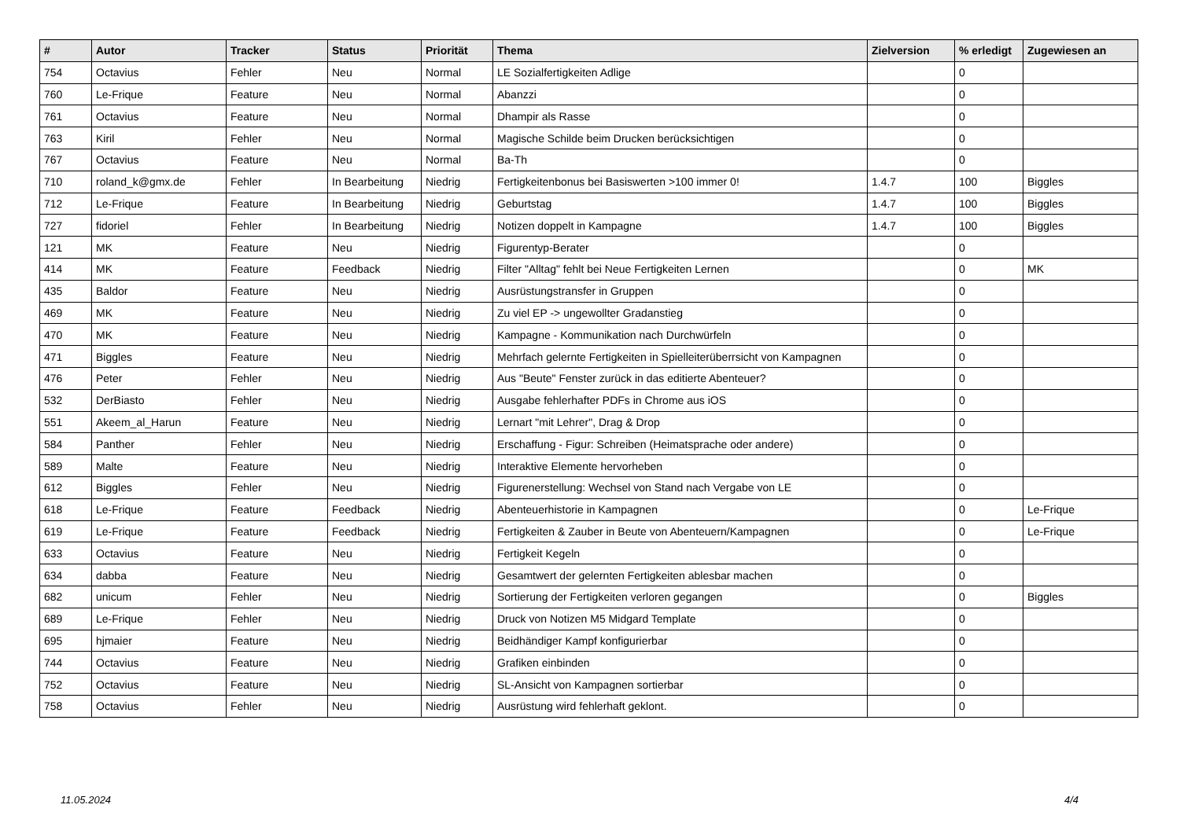| # | Autor | Tracker | Status | Priorität | Thema | Zielversion | % erledigt | Zugewiesen an |
| --- | --- | --- | --- | --- | --- | --- | --- | --- |
| 754 | Octavius | Fehler | Neu | Normal | LE Sozialfertigkeiten Adlige | | 0 | |
| 760 | Le-Frique | Feature | Neu | Normal | Abanzzi | | 0 | |
| 761 | Octavius | Feature | Neu | Normal | Dhampir als Rasse | | 0 | |
| 763 | Kiril | Fehler | Neu | Normal | Magische Schilde beim Drucken berücksichtigen | | 0 | |
| 767 | Octavius | Feature | Neu | Normal | Ba-Th | | 0 | |
| 710 | roland_k@gmx.de | Fehler | In Bearbeitung | Niedrig | Fertigkeitenbonus bei Basiswerten >100 immer 0! | 1.4.7 | 100 | Biggles |
| 712 | Le-Frique | Feature | In Bearbeitung | Niedrig | Geburtstag | 1.4.7 | 100 | Biggles |
| 727 | fidoriel | Fehler | In Bearbeitung | Niedrig | Notizen doppelt in Kampagne | 1.4.7 | 100 | Biggles |
| 121 | MK | Feature | Neu | Niedrig | Figurentyp-Berater | | 0 | |
| 414 | MK | Feature | Feedback | Niedrig | Filter "Alltag" fehlt bei Neue Fertigkeiten Lernen | | 0 | MK |
| 435 | Baldor | Feature | Neu | Niedrig | Ausrüstungstransfer in Gruppen | | 0 | |
| 469 | MK | Feature | Neu | Niedrig | Zu viel EP -> ungewollter Gradanstieg | | 0 | |
| 470 | MK | Feature | Neu | Niedrig | Kampagne - Kommunikation nach Durchwürfeln | | 0 | |
| 471 | Biggles | Feature | Neu | Niedrig | Mehrfach gelernte Fertigkeiten in Spielleiterüberrsicht von Kampagnen | | 0 | |
| 476 | Peter | Fehler | Neu | Niedrig | Aus "Beute" Fenster zurück in das editierte Abenteuer? | | 0 | |
| 532 | DerBiasto | Fehler | Neu | Niedrig | Ausgabe fehlerhafter PDFs in Chrome aus iOS | | 0 | |
| 551 | Akeem_al_Harun | Feature | Neu | Niedrig | Lernart "mit Lehrer", Drag & Drop | | 0 | |
| 584 | Panther | Fehler | Neu | Niedrig | Erschaffung - Figur: Schreiben (Heimatsprache oder andere) | | 0 | |
| 589 | Malte | Feature | Neu | Niedrig | Interaktive Elemente hervorheben | | 0 | |
| 612 | Biggles | Fehler | Neu | Niedrig | Figurenerstellung: Wechsel von Stand nach Vergabe von LE | | 0 | |
| 618 | Le-Frique | Feature | Feedback | Niedrig | Abenteuerhistorie in Kampagnen | | 0 | Le-Frique |
| 619 | Le-Frique | Feature | Feedback | Niedrig | Fertigkeiten & Zauber in Beute von Abenteuern/Kampagnen | | 0 | Le-Frique |
| 633 | Octavius | Feature | Neu | Niedrig | Fertigkeit Kegeln | | 0 | |
| 634 | dabba | Feature | Neu | Niedrig | Gesamtwert der gelernten Fertigkeiten ablesbar machen | | 0 | |
| 682 | unicum | Fehler | Neu | Niedrig | Sortierung der Fertigkeiten verloren gegangen | | 0 | Biggles |
| 689 | Le-Frique | Fehler | Neu | Niedrig | Druck von Notizen M5 Midgard Template | | 0 | |
| 695 | hjmaier | Feature | Neu | Niedrig | Beidhändiger Kampf konfigurierbar | | 0 | |
| 744 | Octavius | Feature | Neu | Niedrig | Grafiken einbinden | | 0 | |
| 752 | Octavius | Feature | Neu | Niedrig | SL-Ansicht von Kampagnen sortierbar | | 0 | |
| 758 | Octavius | Fehler | Neu | Niedrig | Ausrüstung wird fehlerhaft geklont. | | 0 | |
11.05.2024 4/4